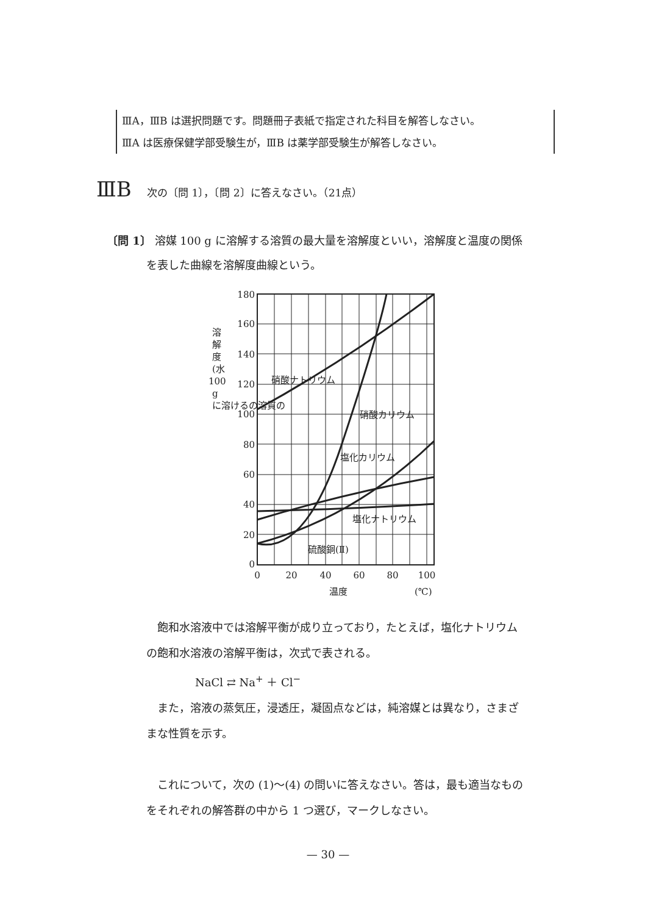ⅢA，ⅢB は選択問題です。問題冊子表紙で指定された科目を解答しなさい。
ⅢA は医療保健学部受験生が，ⅢB は薬学部受験生が解答しなさい。
ⅢB 次の〔問 1 〕，〔問 2 〕に答えなさい。（21点）
〔問 1〕 溶媒 100 g に溶解する溶質の最大量を溶解度といい，溶解度と温度の関係
を表した曲線を溶解度曲線という。
180
160
140
120
100
80
60
40
20
0
0
20
40
60
80
100
温度
(℃)
硝酸ナトリウム
硝酸カリウム
塩化カリウム
塩化ナトリウム
硫酸銅(Ⅱ)
溶
解
度
(水
100
g
に溶けるの溶質の
　飽和水溶液中では溶解平衡が成り立っており，たとえば，塩化ナトリウム
の飽和水溶液の溶解平衡は，次式で表される。
NaCl ⇄ Na<sup>+</sup> ＋ Cl<sup>−</sup>
　また，溶液の蒸気圧，浸透圧，凝固点などは，純溶媒とは異なり，さまざ
まな性質を示す。
　これについて，次の (1)〜(4) の問いに答えなさい。答は，最も適当なもの
をそれぞれの解答群の中から 1 つ選び，マークしなさい。
— 30 —